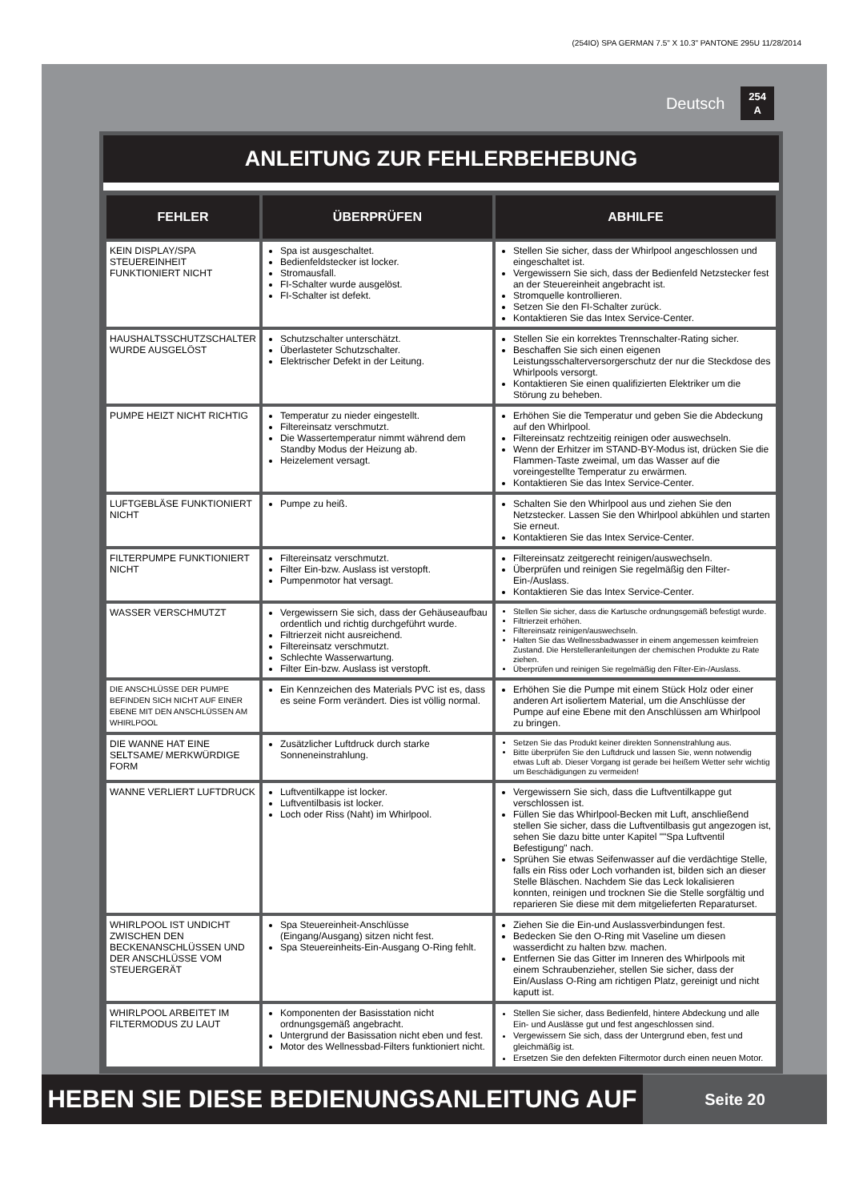(254IO) SPA GERMAN 7.5" X 10.3" PANTONE 295U 11/28/2014
Deutsch 254
A
ANLEITUNG ZUR FEHLERBEHEBUNG
| FEHLER | ÜBERPRÜFEN | ABHILFE |
| --- | --- | --- |
| KEIN DISPLAY/SPA STEUEREINHEIT FUNKTIONIERT NICHT | Spa ist ausgeschaltet. Bedienfeldstecker ist locker. Stromausfall. FI-Schalter wurde ausgelöst. FI-Schalter ist defekt. | Stellen Sie sicher, dass der Whirlpool angeschlossen und eingeschaltet ist. Vergewissern Sie sich, dass der Bedienfeld Netzstecker fest an der Steuereinheit angebracht ist. Stromquelle kontrollieren. Setzen Sie den FI-Schalter zurück. Kontaktieren Sie das Intex Service-Center. |
| HAUSHALTSSCHUTZSCHALTER WURDE AUSGELÖST | Schutzschalter unterschätzt. Überlasteter Schutzschalter. Elektrischer Defekt in der Leitung. | Stellen Sie ein korrektes Trennschalter-Rating sicher. Beschaffen Sie sich einen eigenen Leistungsschalterversorgerschutz der nur die Steckdose des Whirlpools versorgt. Kontaktieren Sie einen qualifizierten Elektriker um die Störung zu beheben. |
| PUMPE HEIZT NICHT RICHTIG | Temperatur zu nieder eingestellt. Filtereinsatz verschmutzt. Die Wassertemperatur nimmt während dem Standby Modus der Heizung ab. Heizelement versagt. | Erhöhen Sie die Temperatur und geben Sie die Abdeckung auf den Whirlpool. Filtereinsatz rechtzeitig reinigen oder auswechseln. Wenn der Erhitzer im STAND-BY-Modus ist, drücken Sie die Flammen-Taste zweimal, um das Wasser auf die voreingestellte Temperatur zu erwärmen. Kontaktieren Sie das Intex Service-Center. |
| LUFTGEBLÄSE FUNKTIONIERT NICHT | Pumpe zu heiß. | Schalten Sie den Whirlpool aus und ziehen Sie den Netzstecker. Lassen Sie den Whirlpool abkühlen und starten Sie erneut. Kontaktieren Sie das Intex Service-Center. |
| FILTERPUMPE FUNKTIONIERT NICHT | Filtereinsatz verschmutzt. Filter Ein-bzw. Auslass ist verstopft. Pumpenmotor hat versagt. | Filtereinsatz zeitgerecht reinigen/auswechseln. Überprüfen und reinigen Sie regelmäßig den Filter-Ein-/Auslass. Kontaktieren Sie das Intex Service-Center. |
| WASSER VERSCHMUTZT | Vergewissern Sie sich, dass der Gehäuseaufbau ordentlich und richtig durchgeführt wurde. Filtrierzeit nicht ausreichend. Filtereinsatz verschmutzt. Schlechte Wasserwartung. Filter Ein-bzw. Auslass ist verstopft. | Stellen Sie sicher, dass die Kartusche ordnungsgemäß befestigt wurde. Filtrierzeit erhöhen. Filtereinsatz reinigen/auswechseln. Halten Sie das Wellnessbadwasser in einem angemessen keimfreien Zustand. Die Herstelleranleitungen der chemischen Produkte zu Rate ziehen. Überprüfen und reinigen Sie regelmäßig den Filter-Ein-/Auslass. |
| DIE ANSCHLÜSSE DER PUMPE BEFINDEN SICH NICHT AUF EINER EBENE MIT DEN ANSCHLÜSSEN AM WHIRLPOOL | Ein Kennzeichen des Materials PVC ist es, dass es seine Form verändert. Dies ist völlig normal. | Erhöhen Sie die Pumpe mit einem Stück Holz oder einer anderen Art isoliertem Material, um die Anschlüsse der Pumpe auf eine Ebene mit den Anschlüssen am Whirlpool zu bringen. |
| DIE WANNE HAT EINE SELTSAME/ MERKWÜRDIGE FORM | Zusätzlicher Luftdruck durch starke Sonneneinstrahlung. | Setzen Sie das Produkt keiner direkten Sonnenstrahlung aus. Bitte überprüfen Sie den Luftdruck und lassen Sie, wenn notwendig etwas Luft ab. Dieser Vorgang ist gerade bei heißem Wetter sehr wichtig um Beschädigungen zu vermeiden! |
| WANNE VERLIERT LUFTDRUCK | Luftventilkappe ist locker. Luftventilbasis ist locker. Loch oder Riss (Naht) im Whirlpool. | Vergewissern Sie sich, dass die Luftventilkappe gut verschlossen ist. Füllen Sie das Whirlpool-Becken mit Luft, anschließend stellen Sie sicher, dass die Luftventilbasis gut angezogen ist, sehen Sie dazu bitte unter Kapitel ""Spa Luftventil Befestigung" nach. Sprühen Sie etwas Seifenwasser auf die verdächtige Stelle, falls ein Riss oder Loch vorhanden ist, bilden sich an dieser Stelle Bläschen. Nachdem Sie das Leck lokalisieren konnten, reinigen und trocknen Sie die Stelle sorgfältig und reparieren Sie diese mit dem mitgelieferten Reparaturset. |
| WHIRLPOOL IST UNDICHT ZWISCHEN DEN BECKENANSCHLÜSSEN UND DER ANSCHLÜSSE VOM STEUERGERÄT | Spa Steuereinheit-Anschlüsse (Eingang/Ausgang) sitzen nicht fest. Spa Steuereinheits-Ein-Ausgang O-Ring fehlt. | Ziehen Sie die Ein-und Auslassverbindungen fest. Bedecken Sie den O-Ring mit Vaseline um diesen wasserdicht zu halten bzw. machen. Entfernen Sie das Gitter im Inneren des Whirlpools mit einem Schraubenzieher, stellen Sie sicher, dass der Ein/Auslass O-Ring am richtigen Platz, gereinigt und nicht kaputt ist. |
| WHIRLPOOL ARBEITET IM FILTERMODUS ZU LAUT | Komponenten der Basisstation nicht ordnungsgemäß angebracht. Untergrund der Basissation nicht eben und fest. Motor des Wellnessbad-Filters funktioniert nicht. | Stellen Sie sicher, dass Bedienfeld, hintere Abdeckung und alle Ein- und Auslässe gut und fest angeschlossen sind. Vergewissern Sie sich, dass der Untergrund eben, fest und gleichmäßig ist. Ersetzen Sie den defekten Filtermotor durch einen neuen Motor. |
HEBEN SIE DIESE BEDIENUNGSANLEITUNG AUF
Seite 20